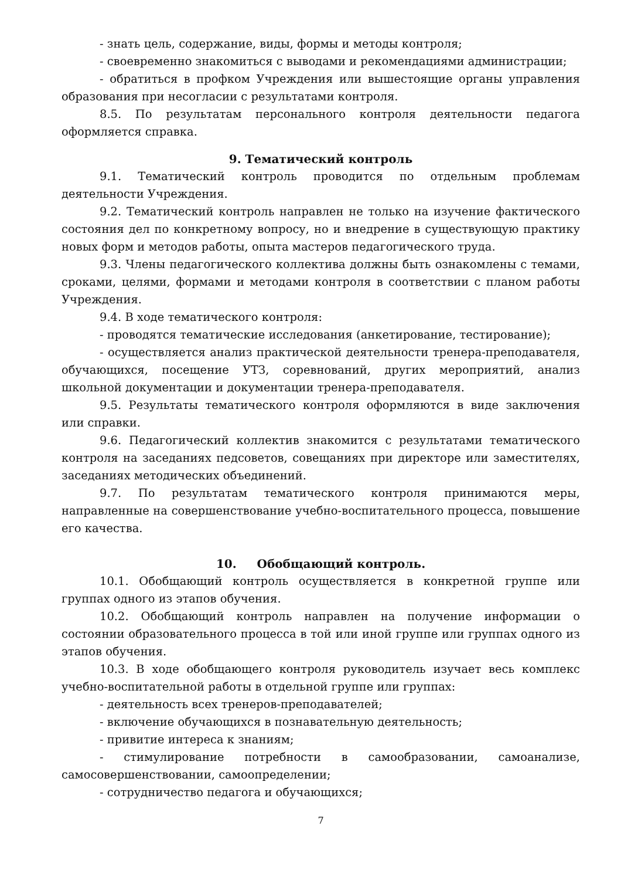- знать цель, содержание, виды, формы и методы контроля;
- своевременно знакомиться с выводами и рекомендациями администрации;
- обратиться в профком Учреждения или вышестоящие органы управления образования при несогласии с результатами контроля.
8.5. По результатам персонального контроля деятельности педагога оформляется справка.
9. Тематический контроль
9.1. Тематический контроль проводится по отдельным проблемам деятельности Учреждения.
9.2. Тематический контроль направлен не только на изучение фактического состояния дел по конкретному вопросу, но и внедрение в существующую практику новых форм и методов работы, опыта мастеров педагогического труда.
9.3. Члены педагогического коллектива должны быть ознакомлены с темами, сроками, целями, формами и методами контроля в соответствии с планом работы Учреждения.
9.4. В ходе тематического контроля:
- проводятся тематические исследования (анкетирование, тестирование);
- осуществляется анализ практической деятельности тренера-преподавателя, обучающихся, посещение УТЗ, соревнований, других мероприятий, анализ школьной документации и документации тренера-преподавателя.
9.5. Результаты тематического контроля оформляются в виде заключения или справки.
9.6. Педагогический коллектив знакомится с результатами тематического контроля на заседаниях педсоветов, совещаниях при директоре или заместителях, заседаниях методических объединений.
9.7. По результатам тематического контроля принимаются меры, направленные на совершенствование учебно-воспитательного процесса, повышение его качества.
10. Обобщающий контроль.
10.1. Обобщающий контроль осуществляется в конкретной группе или группах одного из этапов обучения.
10.2. Обобщающий контроль направлен на получение информации о состоянии образовательного процесса в той или иной группе или группах одного из этапов обучения.
10.3. В ходе обобщающего контроля руководитель изучает весь комплекс учебно-воспитательной работы в отдельной группе или группах:
- деятельность всех тренеров-преподавателей;
- включение обучающихся в познавательную деятельность;
- привитие интереса к знаниям;
- стимулирование потребности в самообразовании, самоанализе, самосовершенствовании, самоопределении;
- сотрудничество педагога и обучающихся;
7